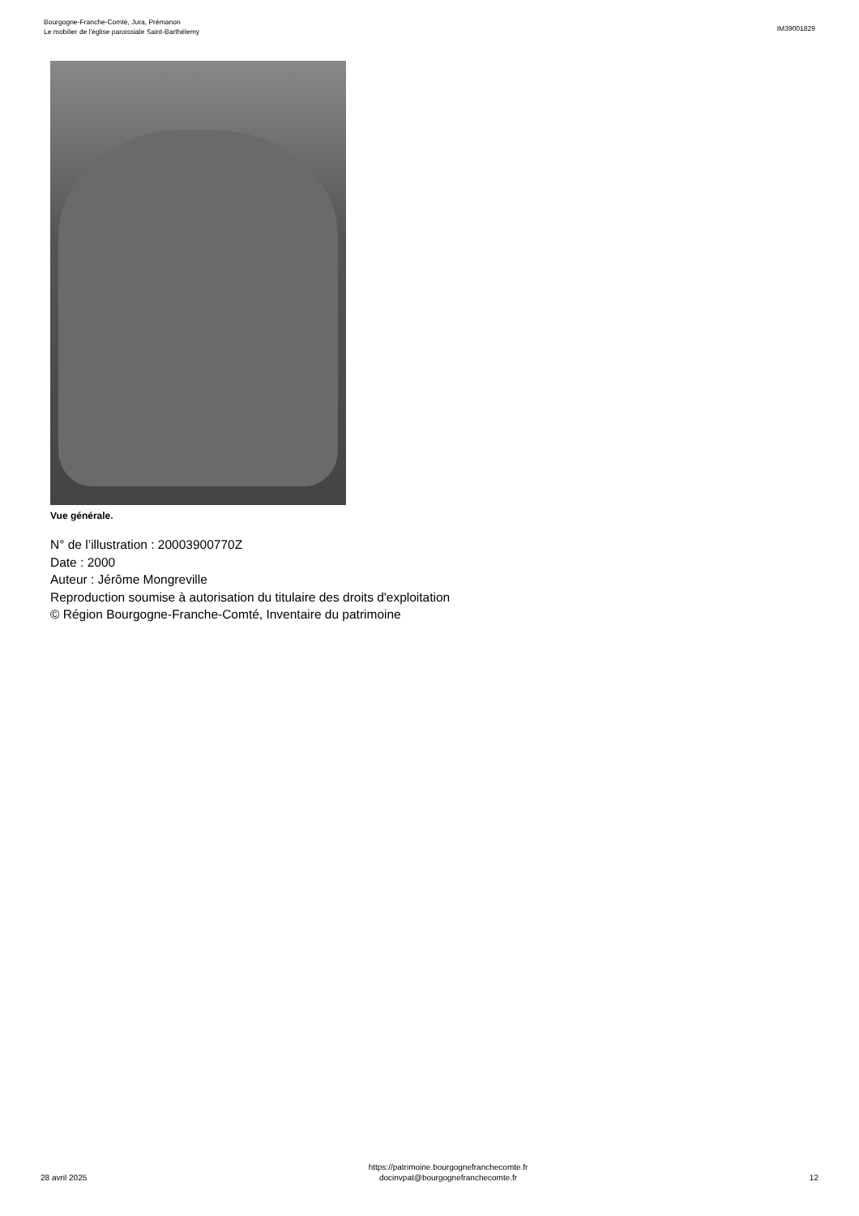Bourgogne-Franche-Comté, Jura, Prémanon
Le mobilier de l'église paroissiale Saint-Barthélemy
IM39001829
Vue générale.
N° de l’illustration : 20003900770Z
Date : 2000
Auteur : Jérôme Mongreville
Reproduction soumise à autorisation du titulaire des droits d'exploitation
© Région Bourgogne-Franche-Comté, Inventaire du patrimoine
28 avril 2025
https://patrimoine.bourgognefranchecomte.fr
docinvpat@bourgognefranchecomte.fr
12